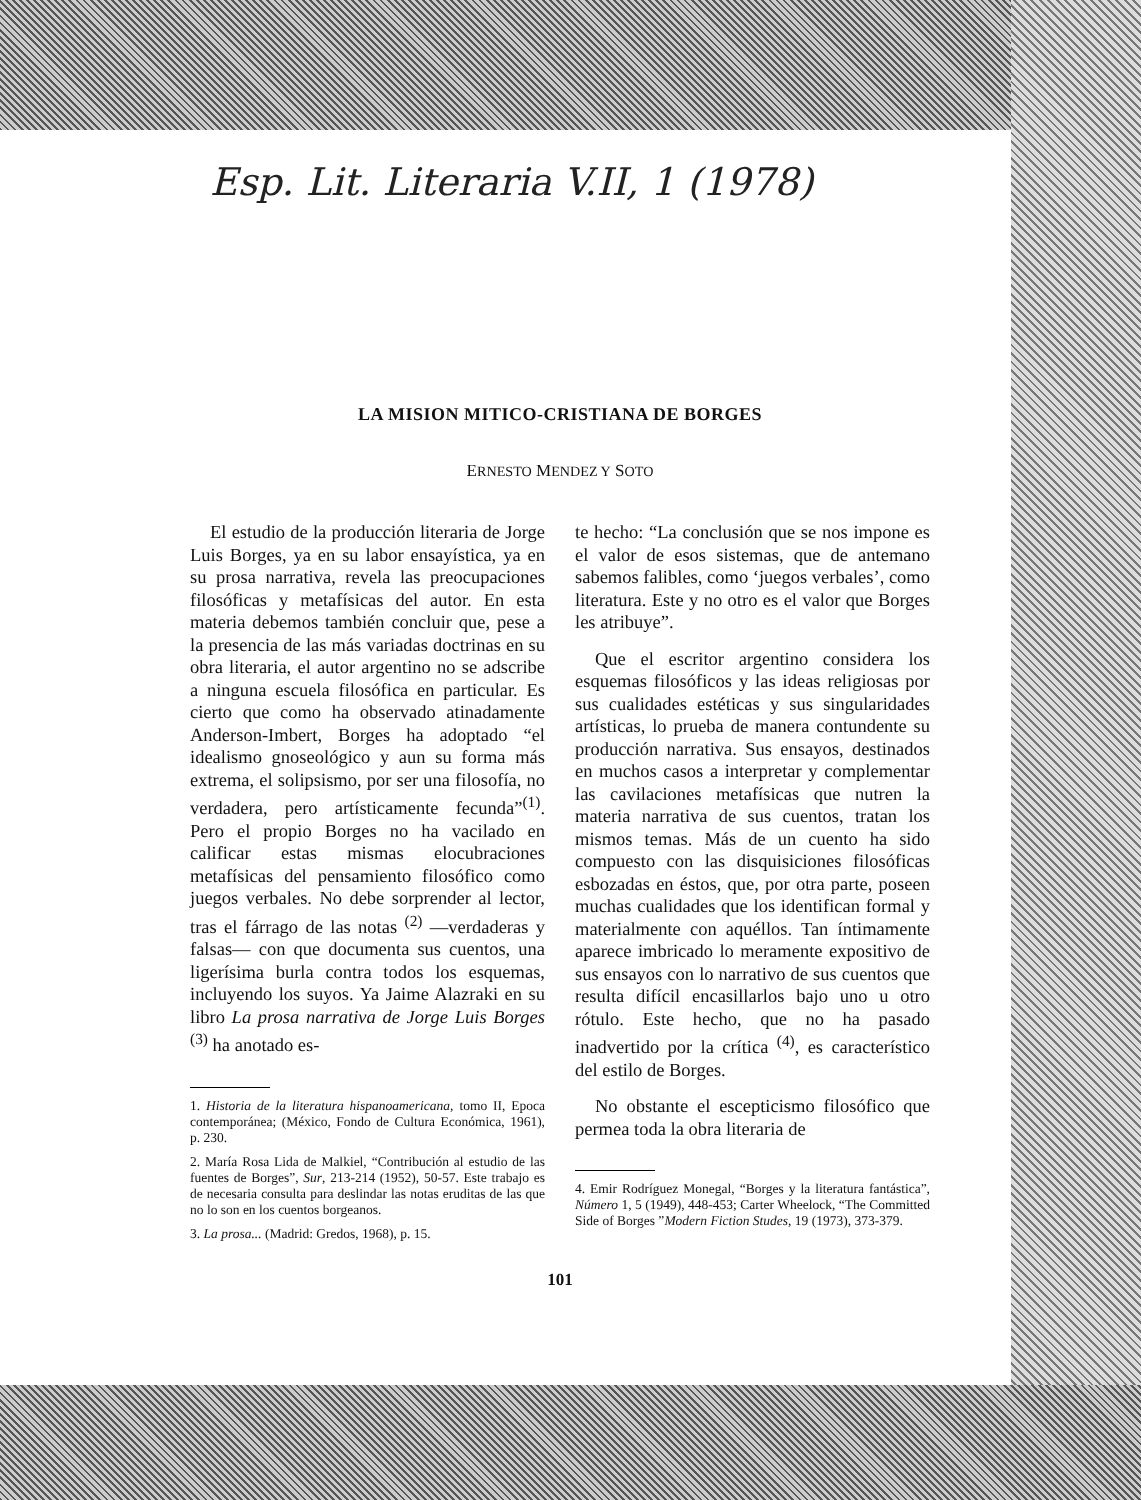Esp. Lit. Literaria V.II, 1 (1978)
LA MISION MITICO-CRISTIANA DE BORGES
ERNESTO MENDEZ Y SOTO
El estudio de la producción literaria de Jorge Luis Borges, ya en su labor ensayística, ya en su prosa narrativa, revela las preocupaciones filosóficas y metafísicas del autor. En esta materia debemos también concluir que, pese a la presencia de las más variadas doctrinas en su obra literaria, el autor argentino no se adscribe a ninguna escuela filosófica en particular. Es cierto que como ha observado atinadamente Anderson-Imbert, Borges ha adoptado “el idealismo gnoseológico y aun su forma más extrema, el solipsismo, por ser una filosofía, no verdadera, pero artísticamente fecunda”<sup>(1)</sup>. Pero el propio Borges no ha vacilado en calificar estas mismas elocubraciones metafísicas del pensamiento filosófico como juegos verbales. No debe sorprender al lector, tras el fárrago de las notas <sup>(2)</sup> —verdaderas y falsas— con que documenta sus cuentos, una ligerísima burla contra todos los esquemas, incluyendo los suyos. Ya Jaime Alazraki en su libro La prosa narrativa de Jorge Luis Borges <sup>(3)</sup> ha anotado es-
1. Historia de la literatura hispanoamericana, tomo II, Epoca contemporánea; (México, Fondo de Cultura Económica, 1961), p. 230.
2. María Rosa Lida de Malkiel, “Contribución al estudio de las fuentes de Borges”, Sur, 213-214 (1952), 50-57. Este trabajo es de necesaria consulta para deslindar las notas eruditas de las que no lo son en los cuentos borgeanos.
3. La prosa... (Madrid: Gredos, 1968), p. 15.
te hecho: “La conclusión que se nos impone es el valor de esos sistemas, que de antemano sabemos falibles, como ‘juegos verbales’, como literatura. Este y no otro es el valor que Borges les atribuye”.
Que el escritor argentino considera los esquemas filosóficos y las ideas religiosas por sus cualidades estéticas y sus singularidades artísticas, lo prueba de manera contundente su producción narrativa. Sus ensayos, destinados en muchos casos a interpretar y complementar las cavilaciones metafísicas que nutren la materia narrativa de sus cuentos, tratan los mismos temas. Más de un cuento ha sido compuesto con las disquisiciones filosóficas esbozadas en éstos, que, por otra parte, poseen muchas cualidades que los identifican formal y materialmente con aquéllos. Tan íntimamente aparece imbricado lo meramente expositivo de sus ensayos con lo narrativo de sus cuentos que resulta difícil encasillarlos bajo uno u otro rótulo. Este hecho, que no ha pasado inadvertido por la crítica <sup>(4)</sup>, es característico del estilo de Borges.
No obstante el escepticismo filosófico que permea toda la obra literaria de
4. Emir Rodríguez Monegal, “Borges y la literatura fantástica”, Número 1, 5 (1949), 448-453; Carter Wheelock, “The Committed Side of Borges ”Modern Fiction Studes, 19 (1973), 373-379.
101